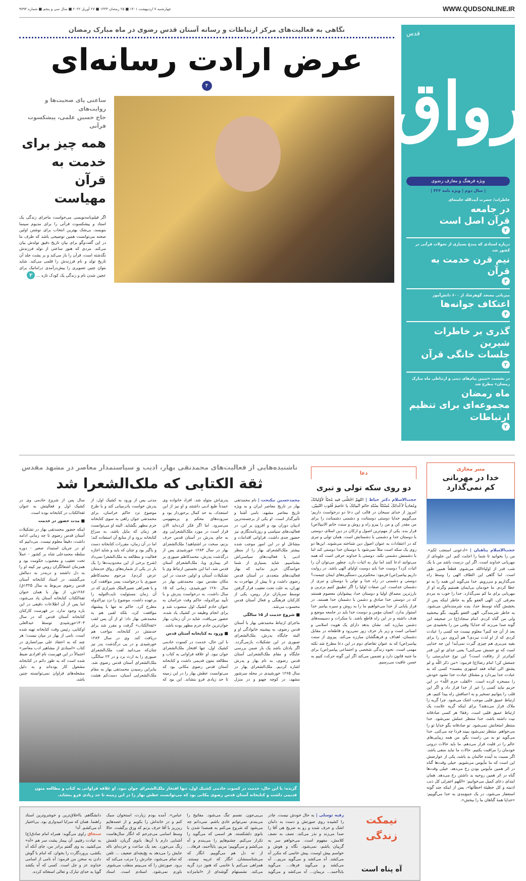WWW.QUDSONLINE.IR چهارشنبه ۷ اردیبهشت ۱۴۰۱ ■ ۲۵ رمضان ۱۴۴۳ ■ ۲۷ آوریل ۲۰۲۲ ■ سال سی و پنجم ■ شماره ۹۷۹۴
قدس
رواق
ویژه فرهنگ و معارف رضوی
| سال دوم | ویژه نامه ۳۲۲ |
خاطرات/ حضرت آیت‌الله خامنه‌ای
در جامعه
قرآن اصل است
۲
درباره استادی که مبدع بسیاری از تحولات قرآنی در کشور شد
نیم قرن خدمت به قرآن
۳
میزبانی مسجد گوهرشاد از ۶۰۰ دانش‌آموز
اعتکاف جوانه‌ها
۴
گذری بر خاطرات شیرین
جلسات خانگی قرآن
۲
در نشست «تبیین پیام‌های دینی و ارتباطی ماه مبارک رمضان» مطرح شد
ماه رمضان
مجموعه‌ای برای تنظیم ارتباطات
۲
نگاهی به فعالیت‌های مرکز ارتباطات و رسانه آستان قدس رضوی در ماه مبارک رمضان
عرض ارادت رسانه‌ای
۴
ساعتی پای صحبت‌ها و روایت‌های
حاج حسین علمی، پیشکسوت قرآنی
همه چیز برای
خدمت به قرآن
مهیاست
اگر فیلم‌نامه‌نویسی می‌خواست ماجرای زندگی یک استاد و پیشکسوت قرآنی را برای مدیوم سینما بنویسد، بی‌شک بهترین انتخاب برای نوشتن اولین صحنه می‌توانست همین توضیحی باشد که طرف ما در این گفت‌وگو برای بیان تاریخ دقیق تولدش بیان می‌کند. مردی که هنوز ساعتی از تولد فرزندش نگذشته است، قرآن را باز می‌کند و بر پشت جلد آن تاریخ تولد و نام فرزندش را قلمی می‌کند. شاید بتوان چنین تصویری را پیش‌درآمدی دراماتیک برای عجین شدن نام و زندگی یک کودک تازه ... ۲
منبر مجازی
خدا در مهربانی
کم نمی‌گذارد
حجت‌الاسلام پناهیان | «ادعونی استجب لکم». من را بخوانید تا شما را اجابت کنم. این جلوه‌ای از مهربانی خداوند است. اگر این درست باشد من با یک شب قدر از اولیاءالله می‌شوم. قطعاً همین طور است. اما گاهی این الطاف الهی را وسط راه می‌گذاریم و می‌رویم. خدا می‌گوید این همه را به تو عطا کردم. ما خودمان بی‌ایمان هستیم وگرنه او از مهربانی برای ما کم نمی‌گذارد. خدا را خوب به مردم معرفی کن. الهی العفو بگو به خاطر اینکه پس از بخشش گناه توسط خدا، بنده شرمنده‌اش می‌شود. به خاطر شرمندگی، الهی العفو بگویید. بگو ببخشید ولی من گناه کردم. امام سجاد(ع) در صحیفه این گونه صدا می‌زند که خدایا! وقتی من را بخشیدی من بعد از آن چه کنم؟ معلوم نیست چه کسی را عبادت کردی که از او لذت نبردی؟ هم آبروی دین را برای بقیه می‌بری هم چیزی گیرت نمی‌آید! این چه خدایی است که تو حسش نمی‌کنی؟ یعنی خدای تو این قدر کم‌اثرتر از رفاقت است؟ این نوع خداپرستی را جمعش کن! امام رضا(ع) فرمود: «من ذکر اللّه و لم یشتق الی لقائه فقد استهزی بنفسه» کسی که به عبادت خدا بپردازد و مشتاق عبادت خدا نشود خودش را مسخره کرده است. «القلب حرم اللّه» در این حریم نباید کسی را غیر از خدا قرار داد و اگر این قلب را بتوانیم تسخیر و به اعماقش راه پیدا کنیم، هر ارتباط عمیق قلبی موجب اشک می‌شود. چرا گریه را ملاک قرار می‌دهند؟ برای اینکه گریه علامت یک ارتباط عمیق قلبی است. رفقا! هر کسی صادقانه نیت داشته باشد، خدا منتظر عملش نمی‌شود. خدا منتظر امتحانش نمی‌شود. تو صادقانه بگو خدایا تو را می‌خواهم. منتظر نمی‌شود ببیند فردا چه می‌کنی. خدا می‌گوید تو به من راست بگو، من همه زیبایی‌های عالم را در قلبت قرار می‌دهم. ما باید حالات درونی خودمان را مراقبت بکنیم. حالات ما نباید منفی باشد. اگر نسبت به آینده حالمان بد باشد، یکی از عوارضش این است که ما مأیوس می‌شویم. خیلی وقت‌ها گناه در اثر همین مأیوس بودن رخ می‌دهد. خیلی وقت‌ها گناه در اثر همین روحیه بد داشتن رخ می‌دهد. همان ابتدای دعای کمیل می‌خوانیم: «اللهم اغفرلی کل ذنب اذنبته و کل خطیئة اخطأتها»، پس از اینکه چند گونه استغفار می‌شود، در یک جمع‌بندی به خدا می‌گوییم: «خدایا همهٔ گناهان ما را ببخش».
دعا
دو روی سکه تولی و تبری
حجت‌الاسلام دکتر خیاط | اللهمّ اجْعَلْنی فیهِ مُحبّاً لأوْلیائِکَ ومُعادیاً لأعْدائِکَ مُسْتَنّاً بسُنّةِ خاتَمِ انْبیائِکَ یا عاصِمَ قُلوبِ النّبییّن. امروز از خدای سبحان در قالب این دعا دو درخواست داریم؛ می‌گوییم خدایا دوستی دوستانت و دشمنی دشمنانت را برای من مقدر کن و من را پیرو راه و روش و سنت خاتم الانبیا(ص) قرار بده. یکی از مهم‌ترین اصول و ارکان در دین اسلام، دوستی با دوستان خدا و دشمنی با دشمنانش است. همان تولی و تبری که در اعتقادات به عنوان اصول دین شناخته می‌شوند. این‌ها دو روی یک سکه است مثلاً نمی‌شود با دوستان خدا دوستی کند اما با دشمنش دشمنی نکند. دوستی با خداوند حرفی است که همه می‌توانند ادعا کنند اما نیاز به اثبات دارد. چطور می‌توان آن را اثبات کرد؟ دوست خدا باید دوست اولیای الهی باشد. در روایت داریم پیامبر(ص) فرمود: محکم‌ترین دستگیره‌های ایمان چیست؟ دوستی و دشمنی در راه خدا و تولی با دوستان و تبری از دشمنان خداست. این صفات اولیا را اگر تطبیق کنیم برترین و بارزترین مصداق اولیا و دوستان خدا، پیشوایان معصوم هستند که در دوستی خدا صادق و دشمن با دشمنان خدا هستند. در فراز پایانی از خدا می‌خواهیم ما را به روش و سیره پیامبر خدا استوار بدارد. انسان مؤمن و دوست خدا باید در جامعه موضع و هدف داشته و در این راه قاطع باشد. با منکرات و دسیسه‌های دشمن مبارزه کند. نشان بدهد دارای یک هویت اسلامی و انسانی است و زیر بار حرف زور نمی‌رود و قاطعانه در مقابل دشمنان، اهداف و فرهنگشان مبارزه می‌کند. پیروی از سنت پیامبر(ص) که به عنوان تقاضای دوم در این دعا مطرح شد نکته مهمی است. نحوه زندگی شخصی و اجتماعی پیامبر(ص) برای ما جنبه قانون دارد و تضمین می‌کند اگر این گونه حرکت کنیم به حسن عاقبت می‌رسیم.
ناشنیده‌هایی از فعالیت‌های محمدتقی بهار، ادیب و سیاستمدار معاصر در مشهد مقدس
ثقة الکتابی که ملک‌الشعرا شد
محمدحسین نیکبخت | نام محمدتقی بهار در تاریخ معاصر ایران و به ویژه تاریخ معاصر مشهد، نامی آشنا و تأثیرگذار است. او یکی از برجسته‌ترین ادیبان دوران بود و افزون بر این، در فعالیت‌های سیاسی و روزنامه‌نگاری نیز حضور جدی داشت. فراوانی اقدامات و مشاغل او در این امور موجب شده بیشتر ملک‌الشعرای بهار را از منظر ادبی یا فعالیت‌های سیاسی‌اش بشناسیم. شاید بسیاری از شما خوانندگان عزیز ندانید که بهار فعالیت‌های متعددی در آستان قدس رضوی داشت و تا پیش از مهاجرت به تهران، به علت تحت تعقیب قرار گرفتن توسط سربازان تزار روس، یکی از کارکنان فرهنگی و فعال آستان قدس محسوب می‌شد.
■ شروع خدمت از ۱۵ سالگی
ماجرای ارتباط محمدتقی بهار با آستان قدس رضوی، به پیشینه خانوادگی او و البته جایگاه پدرش، ملک‌الشعرای صبوری در این تشکیلات بازمی‌گردد. اگر یادتان باشد یک بار ضمن بررسی جایگاه و مقام ملک‌الشعرایی آستان قدس رضوی، به نام بهار و پدرش اشاره کردیم. ملک‌الشعرای بهار در سال ۱۲۶۵ خورشیدی در محله سرشور مشهد، در کوچه چهنو و در منزل پدری‌اش متولد شد. افراد خانواده وی عمدتاً طبع ادبی داشتند و او نیز از این استعداد، به حد کمال برخوردار بود و سروده‌های محکم و پرمفهومی می‌سرود. اما اگر فکر کرده‌اید الان قرار است در مورد ملک‌الشعرایی وی به جای پدرش در آستان قدس حرف بزنم، سخت در اشتباهید! ملک‌الشعرای بهار در سال ۱۲۸۳ خورشیدی پس از درگذشت پدرش، محمدکاظم صبوری بر اثر بیماری وبا، ملک‌الشعرای آستان قدس شد، اما این نخستین ارتباط وی با تشکیلات آستان و اولین خدمت در این مکان مقدس نبود. محمدتقی بهار در سال ۱۲۸۰ خورشیدی، زمانی که ۱۵ سال داشت، به درخواست پدرش و با تأیید نیرالدوله، حاکم وقت خراسان به عنوان خادم کشیک اول منصوب شد و برای انجام وظیفه در کشیک یاد شده، حضور می‌یافت. شاید در آن زمان، بهار جوان‌ترین خادم حرم مطهر بوده باشد.
■ ورود به کتابخانه آستان قدس
با این حال، خدمت در کسوت خادمی کشیک اول، تنها افتخار ملک‌الشعرای جوان نبود. او علاقه فراوانی به کتاب و مطالعه متون قدیمی داشت و کتابخانه آستان قدس رضوی مکانی بود که می‌توانست عطش بهار را در این زمینه تا حد زیادی فرو بنشاند. این بود که مدتی پس از ورود به کشیک اول، از پدرش خواست پادرمیانی کند و با طرح موضوع نزد حاکم خراسان، برای محمدتقی جوان راهی به سوی کتابخانه حرم مطهر بگشاید. البته او می‌توانست هر زمان که مایل باشد، به سراغ کتابخانه برود و از منابع آن استفاده کند؛ اما در آن زمان، مقررات کتابخانه دست و پاگیر بود و چنان که باید و شاید اجازه فعالیت و مطالعه به ملک‌الشعرا نمی‌داد (شرح برخی از این محدودیت‌ها را یک بار در یکی از شماره‌های رواق خدمتتان عرض کردم). مرحوم محمدکاظم صبوری با درخواست پسر موافقت کرد و با همراهی نصیرالملک شیرازی که در آن زمان مسئولیت نایب‌التولیه را برعهده داشت، موضوع را نزد نیرالدوله مطرح کرد. حاکم نه تنها با پیشنهاد موافقت کرد، بلکه لقبی هم به محمدتقی بهار داد؛ او از آن پس لقب «ثقةالکتاب» گرفت و مقرر شد برای خدمتش در کتابخانه، مواجب هم دریافت کند. وی در سال ۱۲۸۳ خورشیدی و در پی درگذشت پدر نیز چنان‌که می‌دانید لقب ملک‌الشعرای صبوری را به ارث برد و در ۲۳ سالگی، ملک‌الشعرای آستان قدس رضوی شد. بنابراین رسیدن محمدتقی بهار به مقام ملک‌الشعرایی آستان، دست‌کم هشت سال پس از شروع خادمی وی در کشیک اول و فعالیتش به عنوان ثقةالکتاب در کتابخانه بوده است.
■ مدت حضور در خدمت
اینکه حضور محمدتقی بهار در تشکیلات آستان قدس رضوی تا چه زمانی ادامه داشت، دقیقاً معلوم نیست. می‌دانیم که او در جریان استبداد صغیر - دوره سلطه محمدعلی شاه بر کشور - عملاً تحت تعقیب و مغضوب حکومت بود و همزمان اشغالگران روس نیز کینه او را به دل داشتند و دربه‌در به دنبالش می‌گشتند. در اسناد کتابخانه آستان قدس رضوی مربوط به سال ۱۳۲۵ق/ ۱۲۸۶ش، از بهار با همان عنوان ثقةالکتاب کتابخانه آستان یاد می‌شود، اما پس از آن اطلاعات دقیقی در این باره وجود ندارد. در فهرست کارکنان کتابخانه آستان قدس که در سال ۱۳۰۳خورشیدی توسط عبدالعلی اوکتایی، رئیس وقت کتابخانه تهیه شده است، نامی از بهار در میان نیست؛ هر چند که به اعتقاد علی میرانصاری در کتاب «اسنادی از مشاهیر ادب معاصر» احتمالاً در این فهرست نام افرادی ضبط شده است که به طور دائم در کتابخانه مشغول کار بوده‌اند و به دلیل مشغله‌های فراوان نمی‌توانسته چنین باشد.
گزیده: با این حال، خدمت در کسوت خادمی کشیک اول، تنها افتخار ملک‌الشعرای جوان نبود. او علاقه فراوانی به کتاب و مطالعه متون قدیمی داشت و کتابخانه آستان قدس رضوی مکانی بود که می‌توانست عطش بهار را در این زمینه تا حد زیادی فرو بنشاند.
نیمکت زندگی
آه پناه است
رقیه توسلی | به حال خودش نیست. چادر را کشیده روی صورتش و دست به دامان اشک و حرف شده و رو به ضریح هی آقا را صدا می‌زند و نذر می‌کند. نصف به نصف کلامش، مفهوم است. می‌خواهم سر به گریبان باشم، نمی‌شود. نگاه و هوش و حواسم پیش اوست. پیش خانمی که مکرر آه می‌کشد. آه می‌کشد و می‌گوید مریم... آه می‌کشد و می‌گوید فرهاد... می‌گوید باباأحمد... نریمان... آه می‌کشد و می‌گوید بی‌بی‌جون. نفسم تنگ می‌شود. مفاتیح را می‌بندم. نمی‌توانم عادی باشم. نمی‌دانم چه می‌شود که شروع می‌کنم به همصدا شدن با بانوی دلشکسته. هر اسمی که می‌گوید را تکرار می‌کنم. چشم‌هایم را می‌بندم و آه می‌کشم و می‌گوییم؛ مریم، باباأحمد، فرهاد... از ته دل هم می‌گوییم. انگار که می‌شناسمشان. انگار که غریبه نیستند. همراهی می‌کنم با خانمی که هنوز درد گریه می‌کند. نشستهام گوشه‌ای از «امامزاده عباس». آمده بودم زیارت، استخوان سبک کنم و در خانه‌اش را بکوبم و از غصه‌هایم ریزریز با آقا حرف بزنم که ورق برگشت. حالا وسط اسامی می‌چرخم که انگار سال‌هاست آشنایی دارم با آن‌ها. بانوی گریان، تلفنش زنگ می‌خورد. بعد یک ساعت و خرده‌ای ناله جایش را می‌دهد به پچ‌پچه‌ای ضعیف ... تلفن که تمام می‌شود، چادرش را مرتب می‌کند که برود. صورتش را که می‌بینم منقلب می‌شوم. باورم نمی‌شود. استادم است. استاد دانشگاهم. بااخلاق‌ترین و خوشروترین استاد راهنما. همان که سراپا امیدواری بود. بی‌اختیار آه می‌کشم. آه!
سنجاق راوی می‌گوید: همراه امام صادق(ع) به عیادت رفتیم. آن بیمار پشت سر هم «آه» می‌کشید. به وی گفتم برادر من، جای آنکه آه بکشی، پروردگارت را بخوان. که امام با گوش دادن به سخن من فرمود: آه نامی از اسامی خداوند عز و جل است. کسی که آه بکشد گویا به خدای تبارک و تعالی استغاثه کرده.